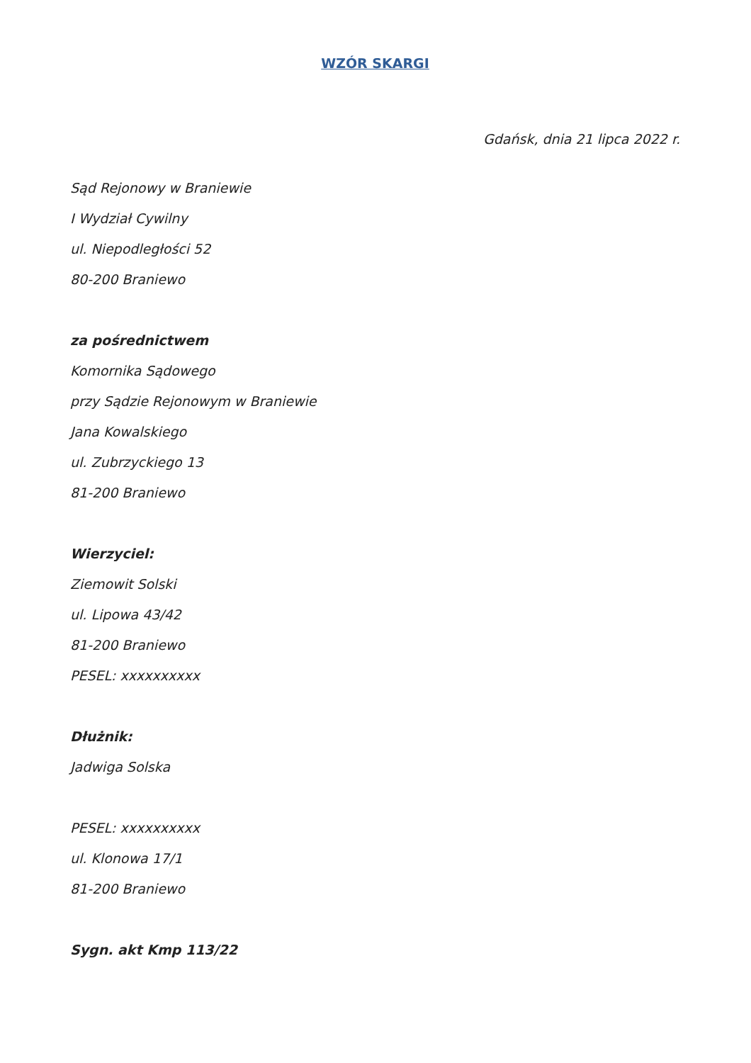WZÓR SKARGI
Gdańsk, dnia 21 lipca 2022 r.
Sąd Rejonowy w Braniewie
I Wydział Cywilny
ul. Niepodległości 52
80-200 Braniewo
za pośrednictwem
Komornika Sądowego
przy Sądzie Rejonowym w Braniewie
Jana Kowalskiego
ul. Zubrzyckiego 13
81-200 Braniewo
Wierzyciel:
Ziemowit Solski
ul. Lipowa 43/42
81-200 Braniewo
PESEL: xxxxxxxxxx
Dłużnik:
Jadwiga Solska
PESEL: xxxxxxxxxx
ul. Klonowa 17/1
81-200 Braniewo
Sygn. akt Kmp 113/22